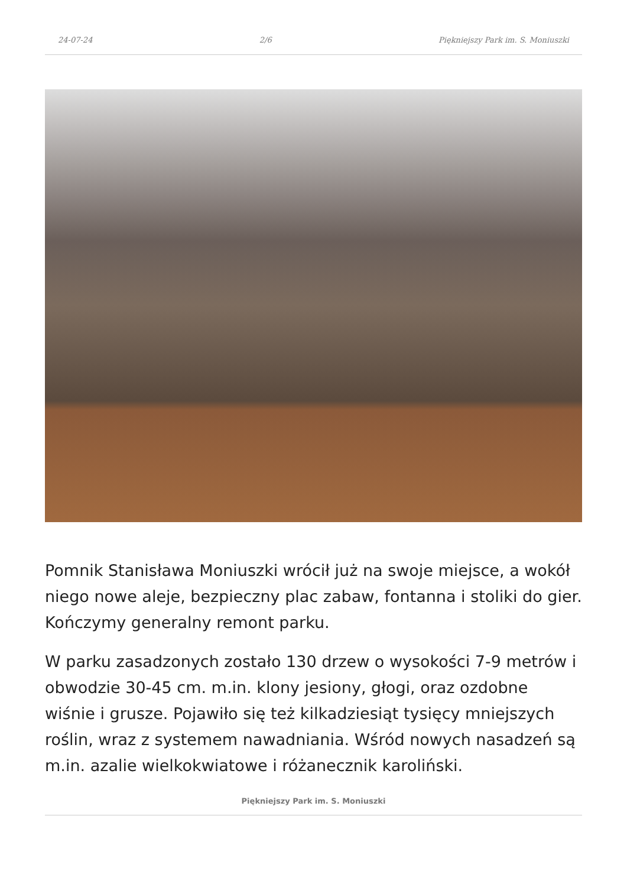24-07-24 2/6 Piękniejszy Park im. S. Moniuszki
Pomnik Stanisława Moniuszki wrócił już na swoje miejsce, a wokół niego nowe aleje, bezpieczny plac zabaw, fontanna i stoliki do gier. Kończymy generalny remont parku.
W parku zasadzonych zostało 130 drzew o wysokości 7-9 metrów i obwodzie 30-45 cm. m.in. klony jesiony, głogi, oraz ozdobne wiśnie i grusze. Pojawiło się też kilkadziesiąt tysięcy mniejszych roślin, wraz z systemem nawadniania. Wśród nowych nasadzeń są m.in. azalie wielkokwiatowe i różanecznik karoliński.
Piękniejszy Park im. S. Moniuszki